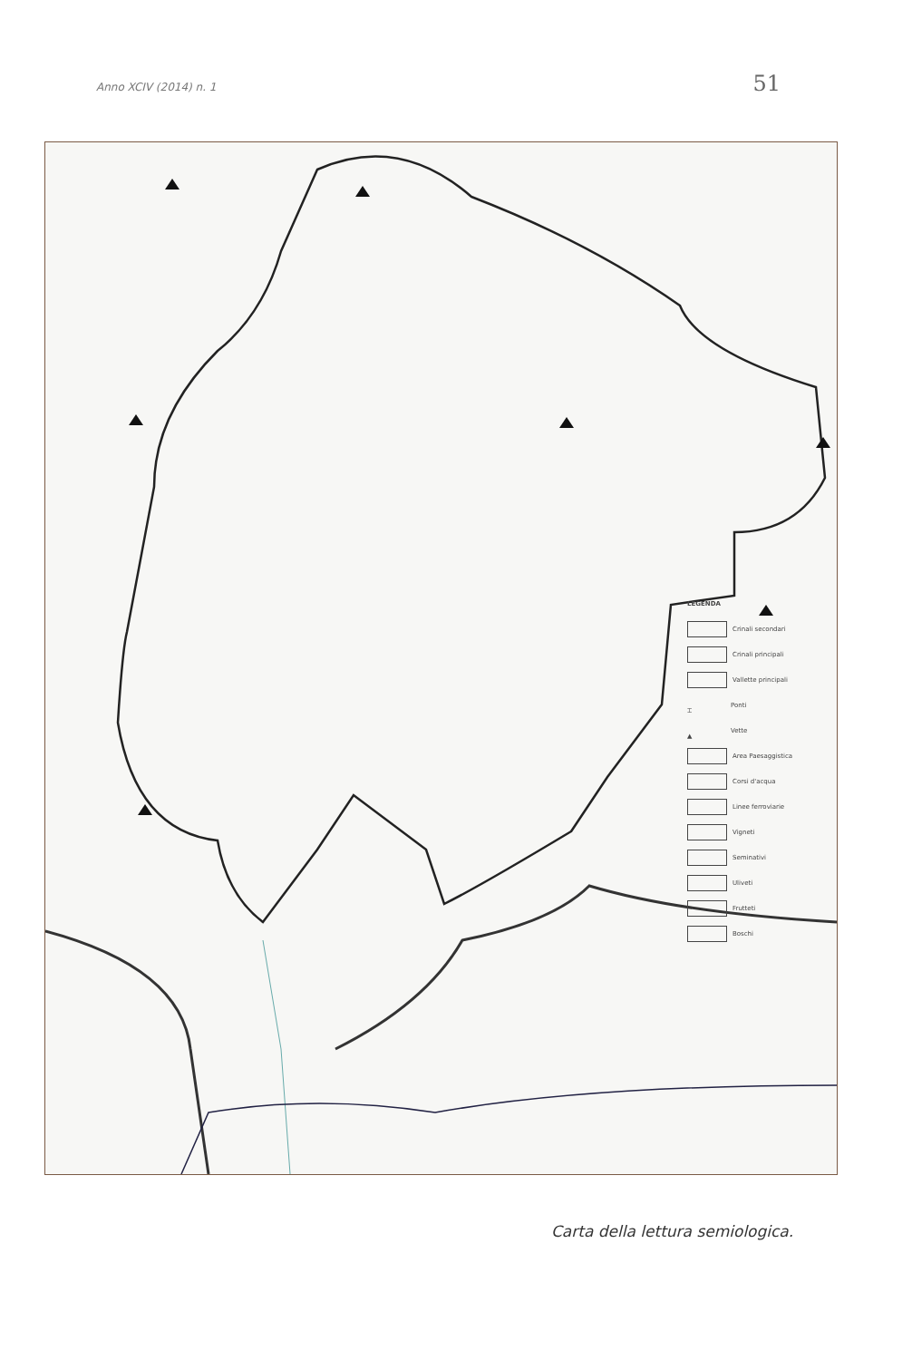Anno XCIV (2014) n. 1 51
LEGENDA
Crinali secondari
Crinali principali
Vallette principali
⌶ Ponti
▲ Vette
Area Paesaggistica
Corsi d'acqua
Linee ferroviarie
Vigneti
Seminativi
Uliveti
Frutteti
Boschi
Carta della lettura semiologica.